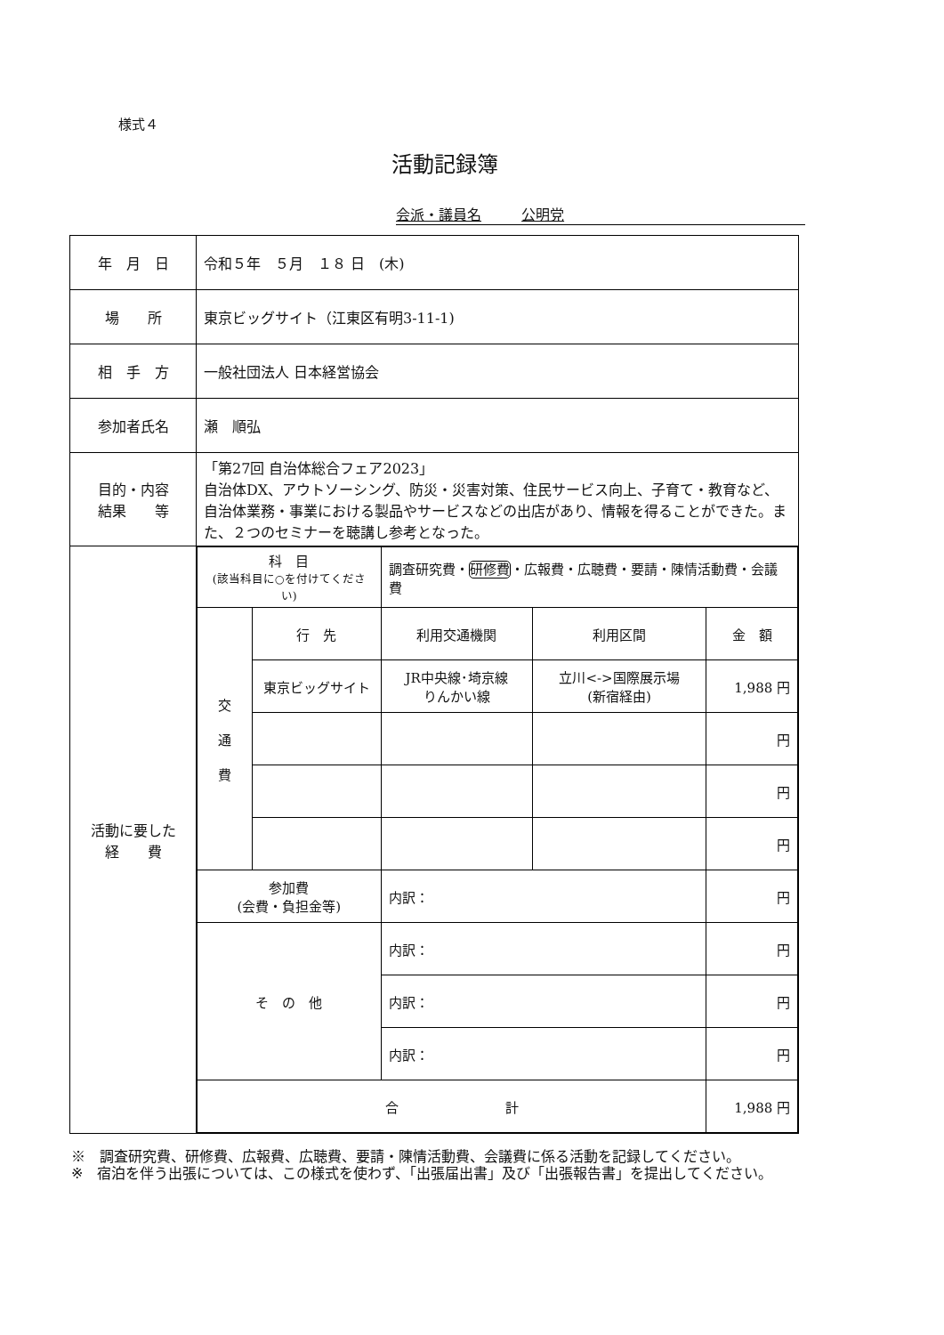様式４
活動記録簿
会派・議員名 公明党
| 年 月 日 | 令和５年 ５月 １８ 日 (木) |
| 場 所 | 東京ビッグサイト（江東区有明3-11-1) |
| 相 手 方 | 一般社団法人 日本経営協会 |
| 参加者氏名 | 瀬 順弘 |
| 目的・内容 結果 等 | 「第27回 自治体総合フェア2023」 自治体DX、アウトソーシング、防災・災害対策、住民サービス向上、子育て・教育など、自治体業務・事業における製品やサービスなどの出店があり、情報を得ることができた。また、２つのセミナーを聴講し参考となった。 |
| 活動に要した 経 費 | / 科 目 (該当科目に○を付けてください) / / 調査研究費・ 研修費 ・広報費・広聴費・要請・陳情活動費・会議費 / / / / 交 通 費 / 行 先 / 利用交通機関 / 利用区間 / 金 額 / / / 東京ビッグサイト / JR中央線･埼京線 りんかい線 / 立川<->国際展示場 (新宿経由) / 1,988 円 / / / / / / 円 / / / / / / 円 / / / / / / 円 / / 参加費 (会費・負担金等) / / 内訳： / / 円 / / そ の 他 / / 内訳： / / 円 / / / / 内訳： / / 円 / / / / 内訳： / / 円 / / 合 計 / / / / 1,988 円 / |
※　調査研究費、研修費、広報費、広聴費、要請・陳情活動費、会議費に係る活動を記録してください。
※　宿泊を伴う出張については、この様式を使わず、「出張届出書」及び「出張報告書」を提出してください。